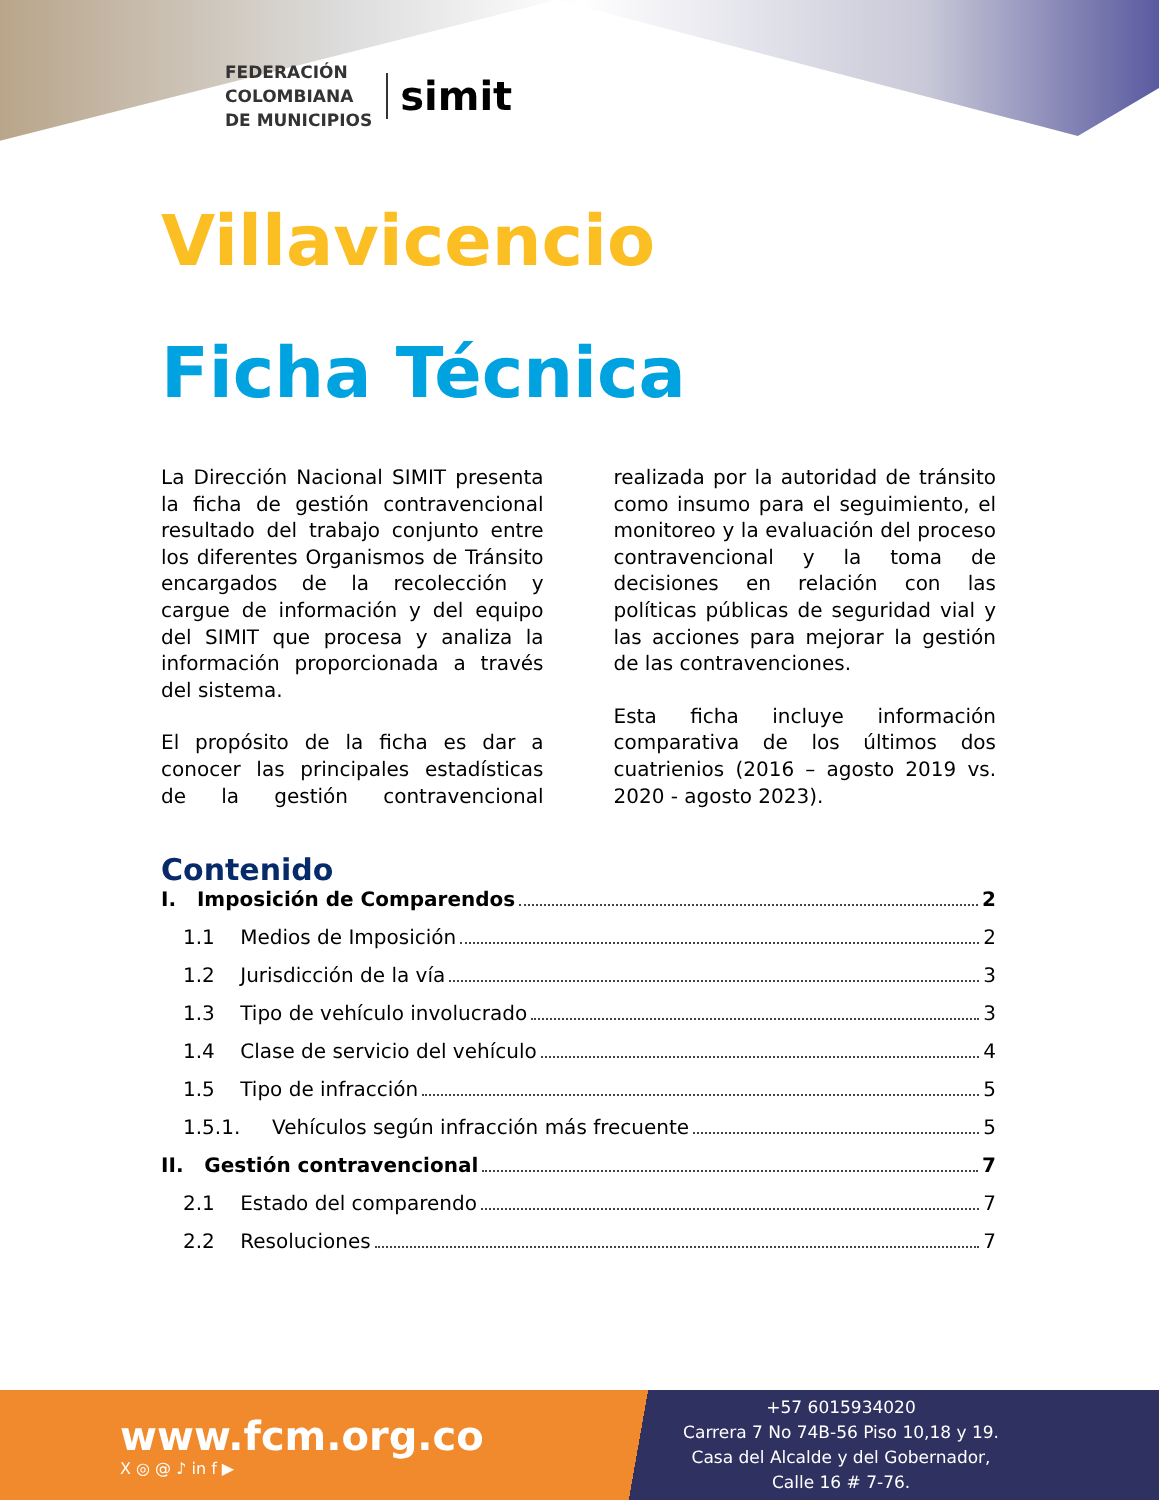FEDERACIÓN
COLOMBIANA
DE MUNICIPIOS
simit
Villavicencio
Ficha Técnica
La Dirección Nacional SIMIT presenta la ficha de gestión contravencional resultado del trabajo conjunto entre los diferentes Organismos de Tránsito encargados de la recolección y cargue de información y del equipo del SIMIT que procesa y analiza la información proporcionada a través del sistema.
El propósito de la ficha es dar a conocer las principales estadísticas de la gestión contravencional realizada por la autoridad de tránsito como insumo para el seguimiento, el monitoreo y la evaluación del proceso contravencional y la toma de decisiones en relación con las políticas públicas de seguridad vial y las acciones para mejorar la gestión de las contravenciones.
Esta ficha incluye información comparativa de los últimos dos cuatrienios (2016 – agosto 2019 vs. 2020 - agosto 2023).
Contenido
I. Imposición de Comparendos 2
1.1 Medios de Imposición 2
1.2 Jurisdicción de la vía 3
1.3 Tipo de vehículo involucrado 3
1.4 Clase de servicio del vehículo 4
1.5 Tipo de infracción 5
1.5.1. Vehículos según infracción más frecuente 5
II. Gestión contravencional 7
2.1 Estado del comparendo 7
2.2 Resoluciones 7
www.fcm.org.co
X ◎ @ ♪ in f ▶
+57 6015934020
Carrera 7 No 74B-56 Piso 10,18 y 19.
Casa del Alcalde y del Gobernador,
Calle 16 # 7-76.